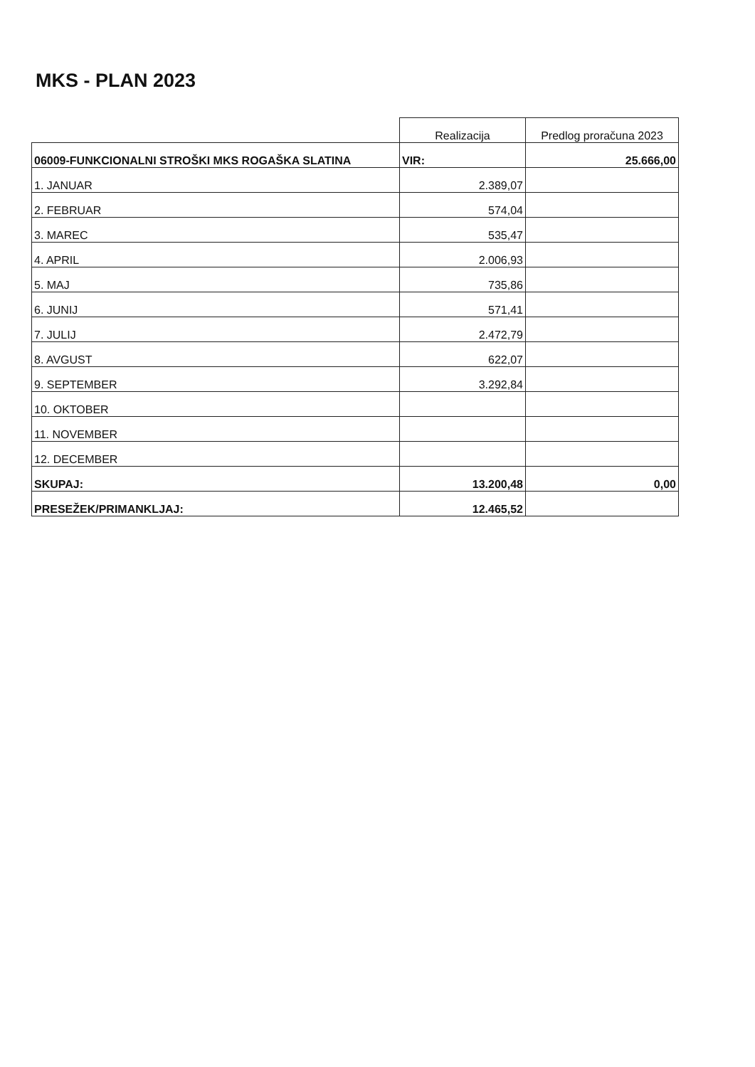MKS - PLAN 2023
| | Realizacija | Predlog proračuna 2023 |
| 06009-FUNKCIONALNI STROŠKI MKS ROGAŠKA SLATINA | VIR: | 25.666,00 |
| 1. JANUAR | 2.389,07 | |
| 2. FEBRUAR | 574,04 | |
| 3. MAREC | 535,47 | |
| 4. APRIL | 2.006,93 | |
| 5. MAJ | 735,86 | |
| 6. JUNIJ | 571,41 | |
| 7. JULIJ | 2.472,79 | |
| 8. AVGUST | 622,07 | |
| 9. SEPTEMBER | 3.292,84 | |
| 10. OKTOBER | | |
| 11. NOVEMBER | | |
| 12. DECEMBER | | |
| SKUPAJ: | 13.200,48 | 0,00 |
| PRESEŽEK/PRIMANKLJAJ: | 12.465,52 | |